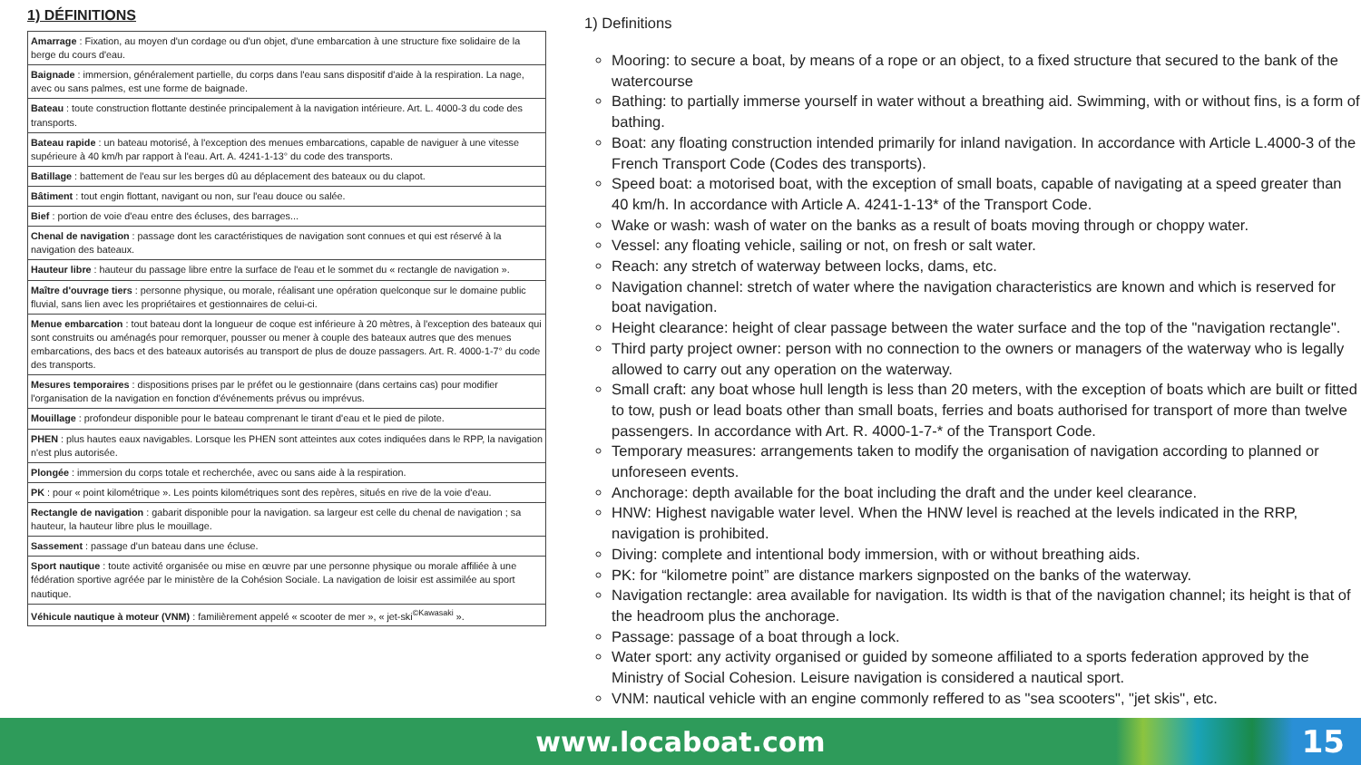1) DÉFINITIONS
| Amarrage : Fixation, au moyen d'un cordage ou d'un objet, d'une embarcation à une structure fixe solidaire de la berge du cours d'eau. |
| Baignade : immersion, généralement partielle, du corps dans l'eau sans dispositif d'aide à la respiration. La nage, avec ou sans palmes, est une forme de baignade. |
| Bateau : toute construction flottante destinée principalement à la navigation intérieure. Art. L. 4000-3 du code des transports. |
| Bateau rapide : un bateau motorisé, à l'exception des menues embarcations, capable de naviguer à une vitesse supérieure à 40 km/h par rapport à l'eau. Art. A. 4241-1-13° du code des transports. |
| Batillage : battement de l'eau sur les berges dû au déplacement des bateaux ou du clapot. |
| Bâtiment : tout engin flottant, navigant ou non, sur l'eau douce ou salée. |
| Bief : portion de voie d'eau entre des écluses, des barrages... |
| Chenal de navigation : passage dont les caractéristiques de navigation sont connues et qui est réservé à la navigation des bateaux. |
| Hauteur libre : hauteur du passage libre entre la surface de l'eau et le sommet du « rectangle de navigation ». |
| Maître d'ouvrage tiers : personne physique, ou morale, réalisant une opération quelconque sur le domaine public fluvial, sans lien avec les propriétaires et gestionnaires de celui-ci. |
| Menue embarcation : tout bateau dont la longueur de coque est inférieure à 20 mètres, à l'exception des bateaux qui sont construits ou aménagés pour remorquer, pousser ou mener à couple des bateaux autres que des menues embarcations, des bacs et des bateaux autorisés au transport de plus de douze passagers. Art. R. 4000-1-7° du code des transports. |
| Mesures temporaires : dispositions prises par le préfet ou le gestionnaire (dans certains cas) pour modifier l'organisation de la navigation en fonction d'événements prévus ou imprévus. |
| Mouillage : profondeur disponible pour le bateau comprenant le tirant d'eau et le pied de pilote. |
| PHEN : plus hautes eaux navigables. Lorsque les PHEN sont atteintes aux cotes indiquées dans le RPP, la navigation n'est plus autorisée. |
| Plongée : immersion du corps totale et recherchée, avec ou sans aide à la respiration. |
| PK : pour « point kilométrique ». Les points kilométriques sont des repères, situés en rive de la voie d'eau. |
| Rectangle de navigation : gabarit disponible pour la navigation. sa largeur est celle du chenal de navigation ; sa hauteur, la hauteur libre plus le mouillage. |
| Sassement : passage d'un bateau dans une écluse. |
| Sport nautique : toute activité organisée ou mise en œuvre par une personne physique ou morale affiliée à une fédération sportive agréée par le ministère de la Cohésion Sociale. La navigation de loisir est assimilée au sport nautique. |
| Véhicule nautique à moteur (VNM) : familièrement appelé « scooter de mer », « jet-ski<sup>©Kawasaki</sup> ». |
1) Definitions
Mooring: to secure a boat, by means of a rope or an object, to a fixed structure that secured to the bank of the watercourse
Bathing: to partially immerse yourself in water without a breathing aid. Swimming, with or without fins, is a form of bathing.
Boat: any floating construction intended primarily for inland navigation. In accordance with Article L.4000-3 of the French Transport Code (Codes des transports).
Speed boat: a motorised boat, with the exception of small boats, capable of navigating at a speed greater than 40 km/h. In accordance with Article A. 4241-1-13* of the Transport Code.
Wake or wash: wash of water on the banks as a result of boats moving through or choppy water.
Vessel: any floating vehicle, sailing or not, on fresh or salt water.
Reach: any stretch of waterway between locks, dams, etc.
Navigation channel: stretch of water where the navigation characteristics are known and which is reserved for boat navigation.
Height clearance: height of clear passage between the water surface and the top of the "navigation rectangle".
Third party project owner: person with no connection to the owners or managers of the waterway who is legally allowed to carry out any operation on the waterway.
Small craft: any boat whose hull length is less than 20 meters, with the exception of boats which are built or fitted to tow, push or lead boats other than small boats, ferries and boats authorised for transport of more than twelve passengers. In accordance with Art. R. 4000-1-7-* of the Transport Code.
Temporary measures: arrangements taken to modify the organisation of navigation according to planned or unforeseen events.
Anchorage: depth available for the boat including the draft and the under keel clearance.
HNW: Highest navigable water level. When the HNW level is reached at the levels indicated in the RRP, navigation is prohibited.
Diving: complete and intentional body immersion, with or without breathing aids.
PK: for “kilometre point” are distance markers signposted on the banks of the waterway.
Navigation rectangle: area available for navigation. Its width is that of the navigation channel; its height is that of the headroom plus the anchorage.
Passage: passage of a boat through a lock.
Water sport: any activity organised or guided by someone affiliated to a sports federation approved by the Ministry of Social Cohesion. Leisure navigation is considered a nautical sport.
VNM: nautical vehicle with an engine commonly reffered to as "sea scooters", "jet skis", etc.
www.locaboat.com 15